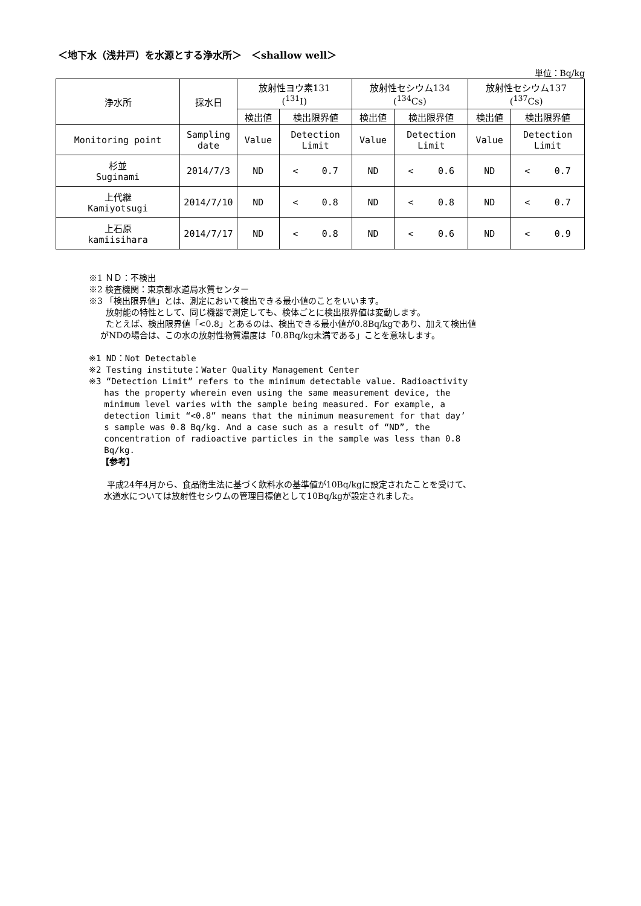＜地下水（浅井戸）を水源とする浄水所＞　＜shallow well＞
単位：Bq/kg
| 浄水所 | 採水日 | 放射性ヨウ素131 (<sup>131</sup>I) | | 放射性セシウム134 (<sup>134</sup>Cs) | | 放射性セシウム137 (<sup>137</sup>Cs) | |
| --- | --- | --- | --- | --- | --- | --- | --- |
| | | 検出値 | 検出限界値 | 検出値 | 検出限界値 | 検出値 | 検出限界値 |
| Monitoring point | Sampling date | Value | Detection Limit | Value | Detection Limit | Value | Detection Limit |
| 杉並 Suginami | 2014/7/3 | ND | < 0.7 | ND | < 0.6 | ND | < 0.7 |
| 上代継 Kamiyotsugi | 2014/7/10 | ND | < 0.8 | ND | < 0.8 | ND | < 0.7 |
| 上石原 kamiisihara | 2014/7/17 | ND | < 0.8 | ND | < 0.6 | ND | < 0.9 |
※1 ＮＤ：不検出
※2 検査機関：東京都水道局水質センター
※3 「検出限界値」とは、測定において検出できる最小値のことをいいます。
放射能の特性として、同じ機器で測定しても、検体ごとに検出限界値は変動します。
たとえば、検出限界値「<0.8」とあるのは、検出できる最小値が0.8Bq/kgであり、加えて検出値
がNDの場合は、この水の放射性物質濃度は「0.8Bq/kg未満である」ことを意味します。
※1 ND：Not Detectable
※2 Testing institute：Water Quality Management Center
※3 “Detection Limit” refers to the minimum detectable value. Radioactivity
has the property wherein even using the same measurement device, the
minimum level varies with the sample being measured. For example, a
detection limit “<0.8” means that the minimum measurement for that day’
s sample was 0.8 Bq/kg. And a case such as a result of “ND”, the
concentration of radioactive particles in the sample was less than 0.8
Bq/kg.
【参考】
平成24年4月から、食品衛生法に基づく飲料水の基準値が10Bq/kgに設定されたことを受けて、
水道水については放射性セシウムの管理目標値として10Bq/kgが設定されました。